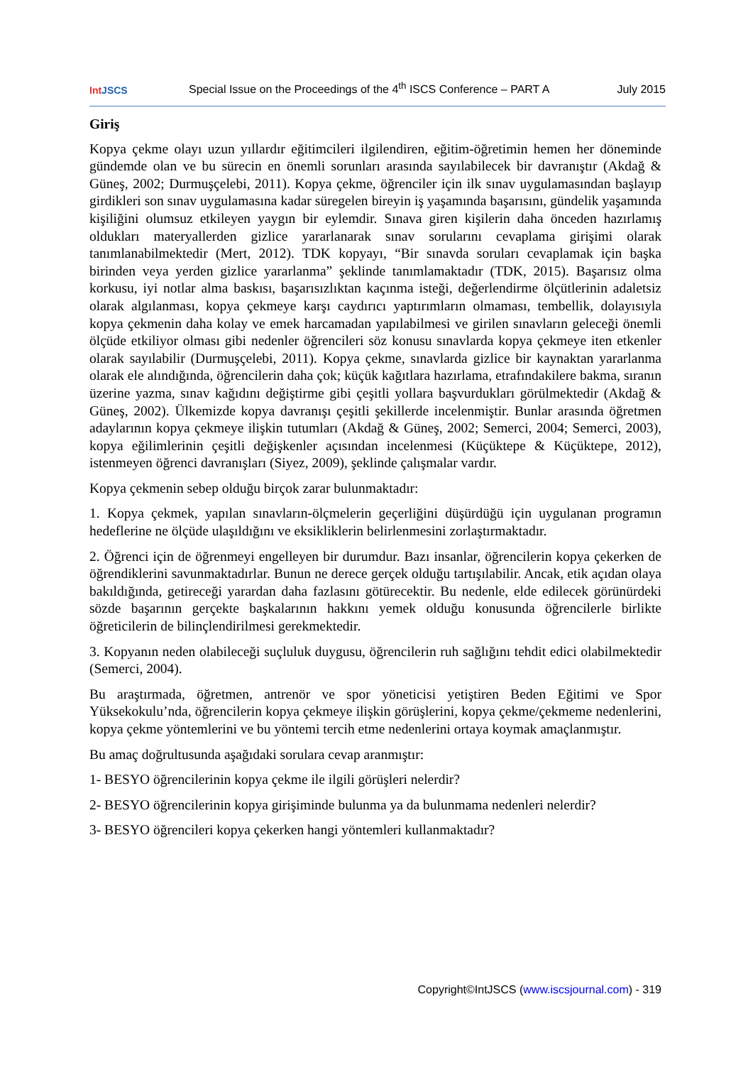Int JSCS
Special Issue on the Proceedings of the 4<sup>th</sup> ISCS Conference – PART A
July 2015
Giriş
Kopya çekme olayı uzun yıllardır eğitimcileri ilgilendiren, eğitim-öğretimin hemen her döneminde gündemde olan ve bu sürecin en önemli sorunları arasında sayılabilecek bir davranıştır (Akdağ & Güneş, 2002; Durmuşçelebi, 2011). Kopya çekme, öğrenciler için ilk sınav uygulamasından başlayıp girdikleri son sınav uygulamasına kadar süregelen bireyin iş yaşamında başarısını, gündelik yaşamında kişiliğini olumsuz etkileyen yaygın bir eylemdir. Sınava giren kişilerin daha önceden hazırlamış oldukları materyallerden gizlice yararlanarak sınav sorularını cevaplama girişimi olarak tanımlanabilmektedir (Mert, 2012). TDK kopyayı, “Bir sınavda soruları cevaplamak için başka birinden veya yerden gizlice yararlanma” şeklinde tanımlamaktadır (TDK, 2015). Başarısız olma korkusu, iyi notlar alma baskısı, başarısızlıktan kaçınma isteği, değerlendirme ölçütlerinin adaletsiz olarak algılanması, kopya çekmeye karşı caydırıcı yaptırımların olmaması, tembellik, dolayısıyla kopya çekmenin daha kolay ve emek harcamadan yapılabilmesi ve girilen sınavların geleceği önemli ölçüde etkiliyor olması gibi nedenler öğrencileri söz konusu sınavlarda kopya çekmeye iten etkenler olarak sayılabilir (Durmuşçelebi, 2011). Kopya çekme, sınavlarda gizlice bir kaynaktan yararlanma olarak ele alındığında, öğrencilerin daha çok; küçük kağıtlara hazırlama, etrafındakilere bakma, sıranın üzerine yazma, sınav kağıdını değiştirme gibi çeşitli yollara başvurdukları görülmektedir (Akdağ & Güneş, 2002). Ülkemizde kopya davranışı çeşitli şekillerde incelenmiştir. Bunlar arasında öğretmen adaylarının kopya çekmeye ilişkin tutumları (Akdağ & Güneş, 2002; Semerci, 2004; Semerci, 2003), kopya eğilimlerinin çeşitli değişkenler açısından incelenmesi (Küçüktepe & Küçüktepe, 2012), istenmeyen öğrenci davranışları (Siyez, 2009), şeklinde çalışmalar vardır.
Kopya çekmenin sebep olduğu birçok zarar bulunmaktadır:
1. Kopya çekmek, yapılan sınavların-ölçmelerin geçerliğini düşürdüğü için uygulanan programın hedeflerine ne ölçüde ulaşıldığını ve eksikliklerin belirlenmesini zorlaştırmaktadır.
2. Öğrenci için de öğrenmeyi engelleyen bir durumdur. Bazı insanlar, öğrencilerin kopya çekerken de öğrendiklerini savunmaktadırlar. Bunun ne derece gerçek olduğu tartışılabilir. Ancak, etik açıdan olaya bakıldığında, getireceği yarardan daha fazlasını götürecektir. Bu nedenle, elde edilecek görünürdeki sözde başarının gerçekte başkalarının hakkını yemek olduğu konusunda öğrencilerle birlikte öğreticilerin de bilinçlendirilmesi gerekmektedir.
3. Kopyanın neden olabileceği suçluluk duygusu, öğrencilerin ruh sağlığını tehdit edici olabilmektedir (Semerci, 2004).
Bu araştırmada, öğretmen, antrenör ve spor yöneticisi yetiştiren Beden Eğitimi ve Spor Yüksekokulu’nda, öğrencilerin kopya çekmeye ilişkin görüşlerini, kopya çekme/çekmeme nedenlerini, kopya çekme yöntemlerini ve bu yöntemi tercih etme nedenlerini ortaya koymak amaçlanmıştır.
Bu amaç doğrultusunda aşağıdaki sorulara cevap aranmıştır:
1- BESYO öğrencilerinin kopya çekme ile ilgili görüşleri nelerdir?
2- BESYO öğrencilerinin kopya girişiminde bulunma ya da bulunmama nedenleri nelerdir?
3- BESYO öğrencileri kopya çekerken hangi yöntemleri kullanmaktadır?
Copyright©IntJSCS (www.iscsjournal.com) - 319